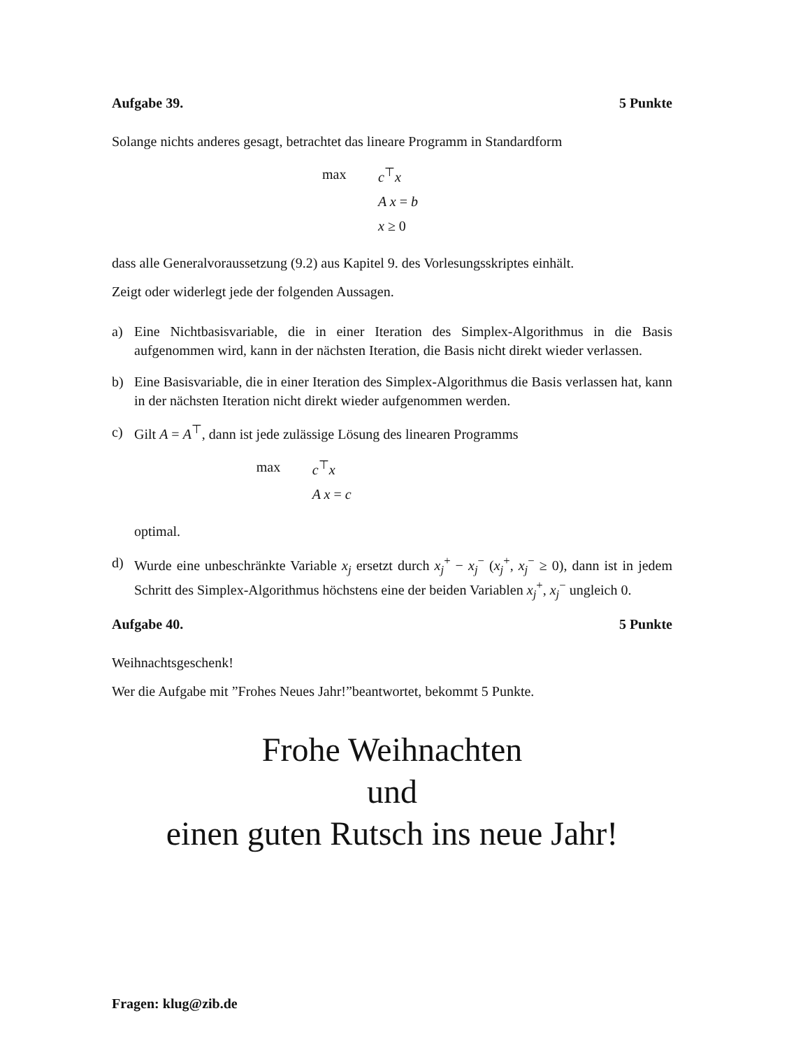Aufgabe 39. 5 Punkte
Solange nichts anderes gesagt, betrachtet das lineare Programm in Standardform
max c<sup>⊤</sup>x A x = b x ≥ 0
dass alle Generalvoraussetzung (9.2) aus Kapitel 9. des Vorlesungsskriptes einhält.
Zeigt oder widerlegt jede der folgenden Aussagen.
a) Eine Nichtbasisvariable, die in einer Iteration des Simplex-Algorithmus in die Basis aufgenommen wird, kann in der nächsten Iteration, die Basis nicht direkt wieder verlassen.
b) Eine Basisvariable, die in einer Iteration des Simplex-Algorithmus die Basis verlassen hat, kann in der nächsten Iteration nicht direkt wieder aufgenommen werden.
c) Gilt A = A<sup>⊤</sup>, dann ist jede zulässige Lösung des linearen Programms
max c<sup>⊤</sup>x A x = c
optimal.
d) Wurde eine unbeschränkte Variable x<sub>j</sub> ersetzt durch x<sub>j</sub><sup>+</sup> − x<sub>j</sub><sup>−</sup> (x<sub>j</sub><sup>+</sup>, x<sub>j</sub><sup>−</sup> ≥ 0), dann ist in jedem Schritt des Simplex-Algorithmus höchstens eine der beiden Variablen x<sub>j</sub><sup>+</sup>, x<sub>j</sub><sup>−</sup> ungleich 0.
Aufgabe 40. 5 Punkte
Weihnachtsgeschenk!
Wer die Aufgabe mit ”Frohes Neues Jahr!”beantwortet, bekommt 5 Punkte.
Frohe Weihnachten
und
einen guten Rutsch ins neue Jahr!
Fragen: klug@zib.de